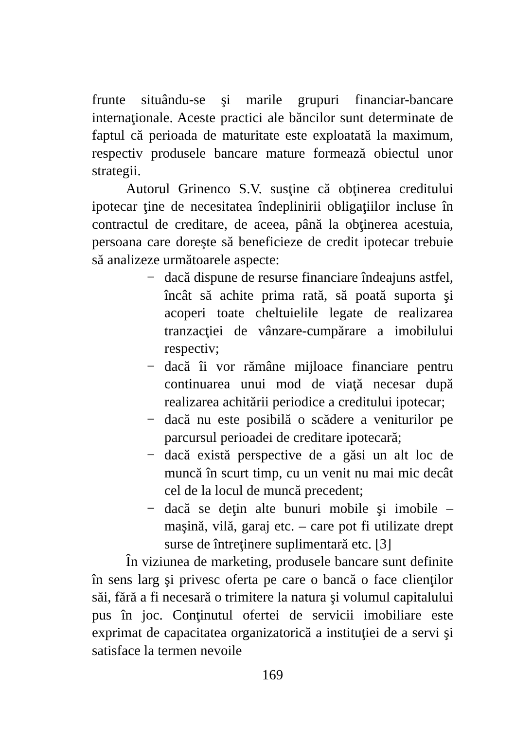frunte situându-se şi marile grupuri financiar-bancare internaţionale. Aceste practici ale băncilor sunt determinate de faptul că perioada de maturitate este exploatată la maximum, respectiv produsele bancare mature formează obiectul unor strategii.
Autorul Grinenco S.V. susţine că obţinerea creditului ipotecar ţine de necesitatea îndeplinirii obligaţiilor incluse în contractul de creditare, de aceea, până la obţinerea acestuia, persoana care doreşte să beneficieze de credit ipotecar trebuie să analizeze următoarele aspecte:
− dacă dispune de resurse financiare îndeajuns astfel, încât să achite prima rată, să poată suporta şi acoperi toate cheltuielile legate de realizarea tranzacţiei de vânzare-cumpărare a imobilului respectiv;
− dacă îi vor rămâne mijloace financiare pentru continuarea unui mod de viaţă necesar după realizarea achitării periodice a creditului ipotecar;
− dacă nu este posibilă o scădere a veniturilor pe parcursul perioadei de creditare ipotecară;
− dacă există perspective de a găsi un alt loc de muncă în scurt timp, cu un venit nu mai mic decât cel de la locul de muncă precedent;
− dacă se deţin alte bunuri mobile şi imobile – maşină, vilă, garaj etc. – care pot fi utilizate drept surse de întreţinere suplimentară etc. [3]
În viziunea de marketing, produsele bancare sunt definite în sens larg şi privesc oferta pe care o bancă o face clienţilor săi, fără a fi necesară o trimitere la natura şi volumul capitalului pus în joc. Conţinutul ofertei de servicii imobiliare este exprimat de capacitatea organizatorică a instituţiei de a servi şi satisface la termen nevoile
169